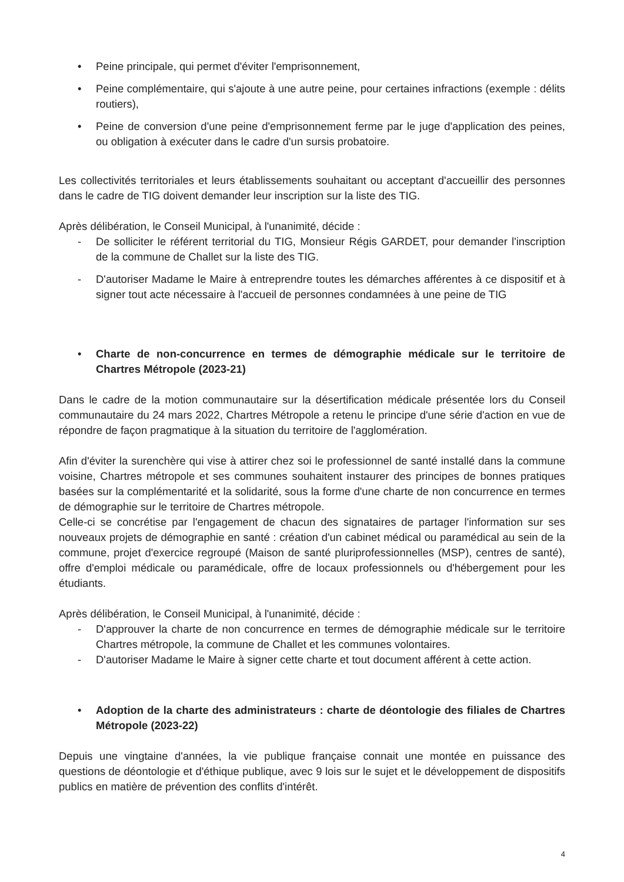• Peine principale, qui permet d'éviter l'emprisonnement,
• Peine complémentaire, qui s'ajoute à une autre peine, pour certaines infractions (exemple : délits routiers),
• Peine de conversion d'une peine d'emprisonnement ferme par le juge d'application des peines, ou obligation à exécuter dans le cadre d'un sursis probatoire.
Les collectivités territoriales et leurs établissements souhaitant ou acceptant d'accueillir des personnes dans le cadre de TIG doivent demander leur inscription sur la liste des TIG.
Après délibération, le Conseil Municipal, à l'unanimité, décide :
- De solliciter le référent territorial du TIG, Monsieur Régis GARDET, pour demander l'inscription de la commune de Challet sur la liste des TIG.
- D'autoriser Madame le Maire à entreprendre toutes les démarches afférentes à ce dispositif et à signer tout acte nécessaire à l'accueil de personnes condamnées à une peine de TIG
• Charte de non-concurrence en termes de démographie médicale sur le territoire de Chartres Métropole (2023-21)
Dans le cadre de la motion communautaire sur la désertification médicale présentée lors du Conseil communautaire du 24 mars 2022, Chartres Métropole a retenu le principe d'une série d'action en vue de répondre de façon pragmatique à la situation du territoire de l'agglomération.
Afin d'éviter la surenchère qui vise à attirer chez soi le professionnel de santé installé dans la commune voisine, Chartres métropole et ses communes souhaitent instaurer des principes de bonnes pratiques basées sur la complémentarité et la solidarité, sous la forme d'une charte de non concurrence en termes de démographie sur le territoire de Chartres métropole.
Celle-ci se concrétise par l'engagement de chacun des signataires de partager l'information sur ses nouveaux projets de démographie en santé : création d'un cabinet médical ou paramédical au sein de la commune, projet d'exercice regroupé (Maison de santé pluriprofessionnelles (MSP), centres de santé), offre d'emploi médicale ou paramédicale, offre de locaux professionnels ou d'hébergement pour les étudiants.
Après délibération, le Conseil Municipal, à l'unanimité, décide :
- D'approuver la charte de non concurrence en termes de démographie médicale sur le territoire Chartres métropole, la commune de Challet et les communes volontaires.
- D'autoriser Madame le Maire à signer cette charte et tout document afférent à cette action.
• Adoption de la charte des administrateurs : charte de déontologie des filiales de Chartres Métropole (2023-22)
Depuis une vingtaine d'années, la vie publique française connait une montée en puissance des questions de déontologie et d'éthique publique, avec 9 lois sur le sujet et le développement de dispositifs publics en matière de prévention des conflits d'intérêt.
4